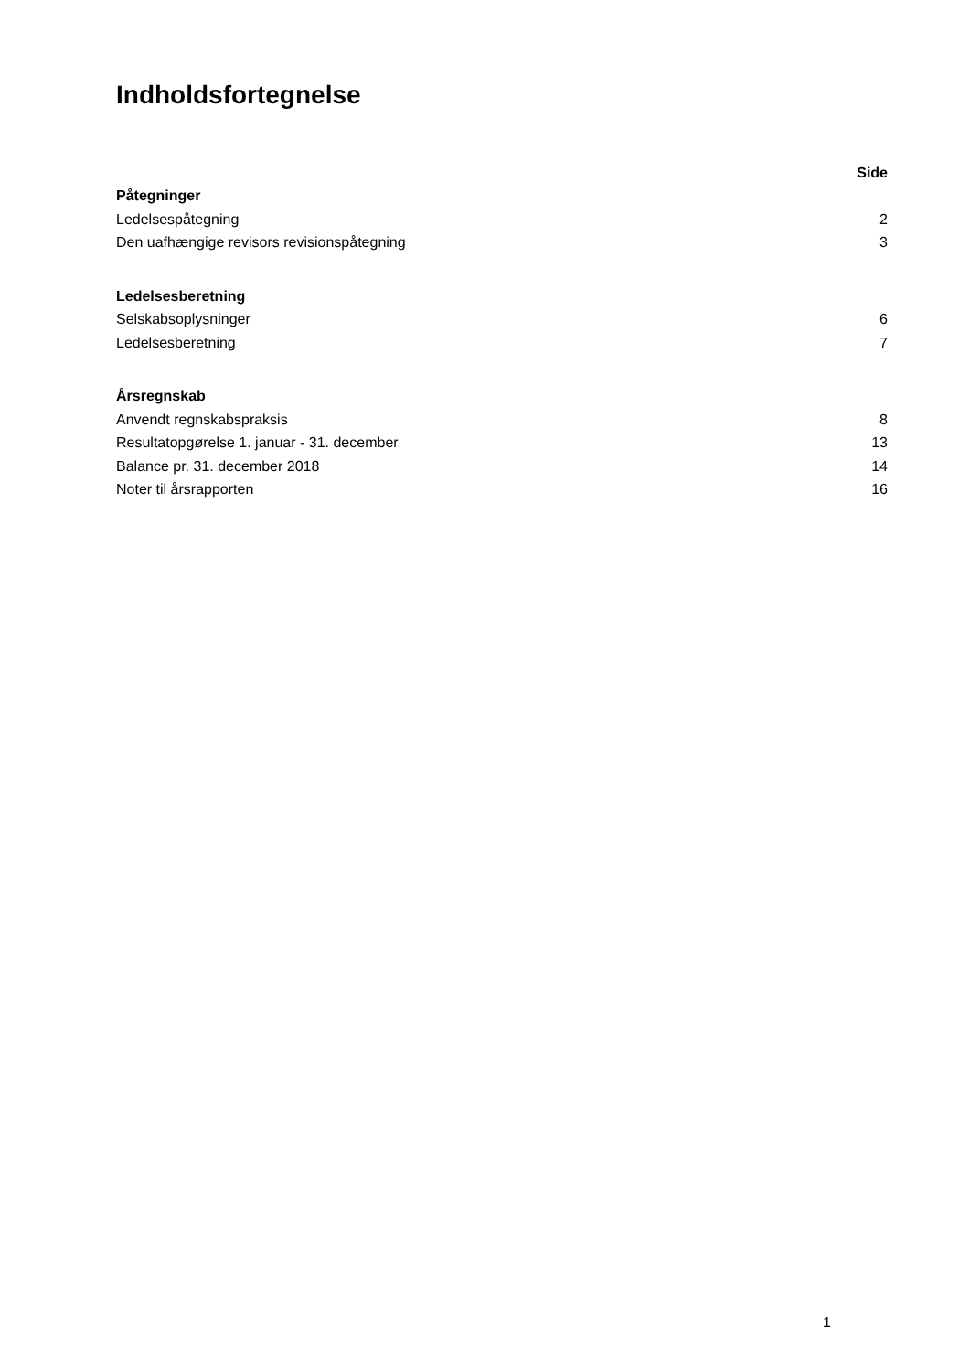Indholdsfortegnelse
| | Side |
| Påtegninger | |
| Ledelsespåtegning | 2 |
| Den uafhængige revisors revisionspåtegning | 3 |
| Ledelsesberetning | |
| Selskabsoplysninger | 6 |
| Ledelsesberetning | 7 |
| Årsregnskab | |
| Anvendt regnskabspraksis | 8 |
| Resultatopgørelse 1. januar - 31. december | 13 |
| Balance pr. 31. december 2018 | 14 |
| Noter til årsrapporten | 16 |
1